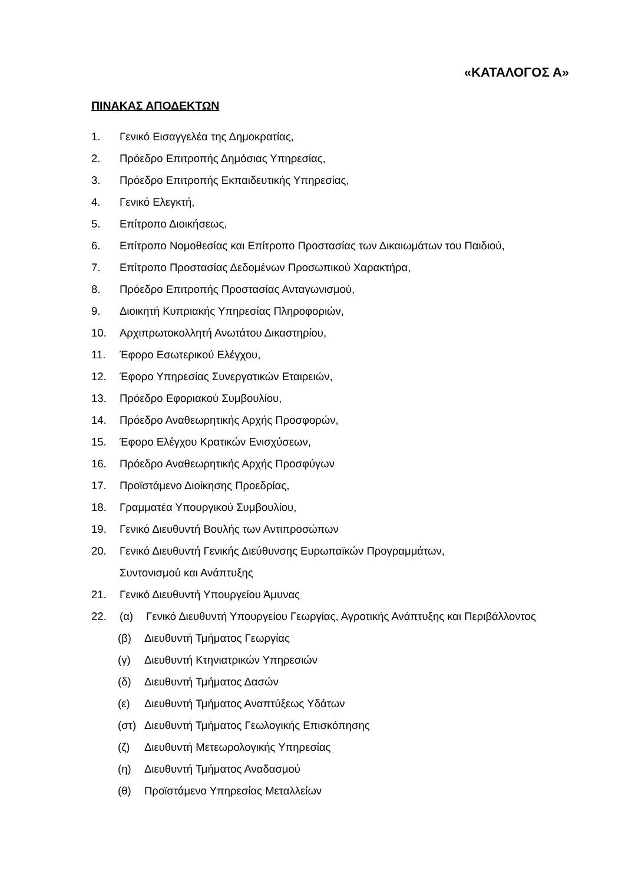«ΚΑΤΑΛΟΓΟΣ Α»
ΠΙΝΑΚΑΣ ΑΠΟΔΕΚΤΩΝ
1. Γενικό Εισαγγελέα της Δημοκρατίας,
2. Πρόεδρο Επιτροπής Δημόσιας Υπηρεσίας,
3. Πρόεδρο Επιτροπής Εκπαιδευτικής Υπηρεσίας,
4. Γενικό Ελεγκτή,
5. Επίτροπο Διοικήσεως,
6. Επίτροπο Νομοθεσίας και Επίτροπο Προστασίας των Δικαιωμάτων του Παιδιού,
7. Επίτροπο Προστασίας Δεδομένων Προσωπικού Χαρακτήρα,
8. Πρόεδρο Επιτροπής Προστασίας Ανταγωνισμού,
9. Διοικητή Κυπριακής Υπηρεσίας Πληροφοριών,
10. Αρχιπρωτοκολλητή Ανωτάτου Δικαστηρίου,
11. Έφορο Εσωτερικού Ελέγχου,
12. Έφορο Υπηρεσίας Συνεργατικών Εταιρειών,
13. Πρόεδρο Εφοριακού Συμβουλίου,
14. Πρόεδρο Αναθεωρητικής Αρχής Προσφορών,
15. Έφορο Ελέγχου Κρατικών Ενισχύσεων,
16. Πρόεδρο Αναθεωρητικής Αρχής Προσφύγων
17. Προϊστάμενο Διοίκησης Προεδρίας,
18. Γραμματέα Υπουργικού Συμβουλίου,
19. Γενικό Διευθυντή Βουλής των Αντιπροσώπων
20. Γενικό Διευθυντή Γενικής Διεύθυνσης Ευρωπαϊκών Προγραμμάτων,
Συντονισμού και Ανάπτυξης
21. Γενικό Διευθυντή Υπουργείου Άμυνας
22. (α) Γενικό Διευθυντή Υπουργείου Γεωργίας, Αγροτικής Ανάπτυξης και Περιβάλλοντος
(β) Διευθυντή Τμήματος Γεωργίας
(γ) Διευθυντή Κτηνιατρικών Υπηρεσιών
(δ) Διευθυντή Τμήματος Δασών
(ε) Διευθυντή Τμήματος Αναπτύξεως Υδάτων
(στ) Διευθυντή Τμήματος Γεωλογικής Επισκόπησης
(ζ) Διευθυντή Μετεωρολογικής Υπηρεσίας
(η) Διευθυντή Τμήματος Αναδασμού
(θ) Προϊστάμενο Υπηρεσίας Μεταλλείων